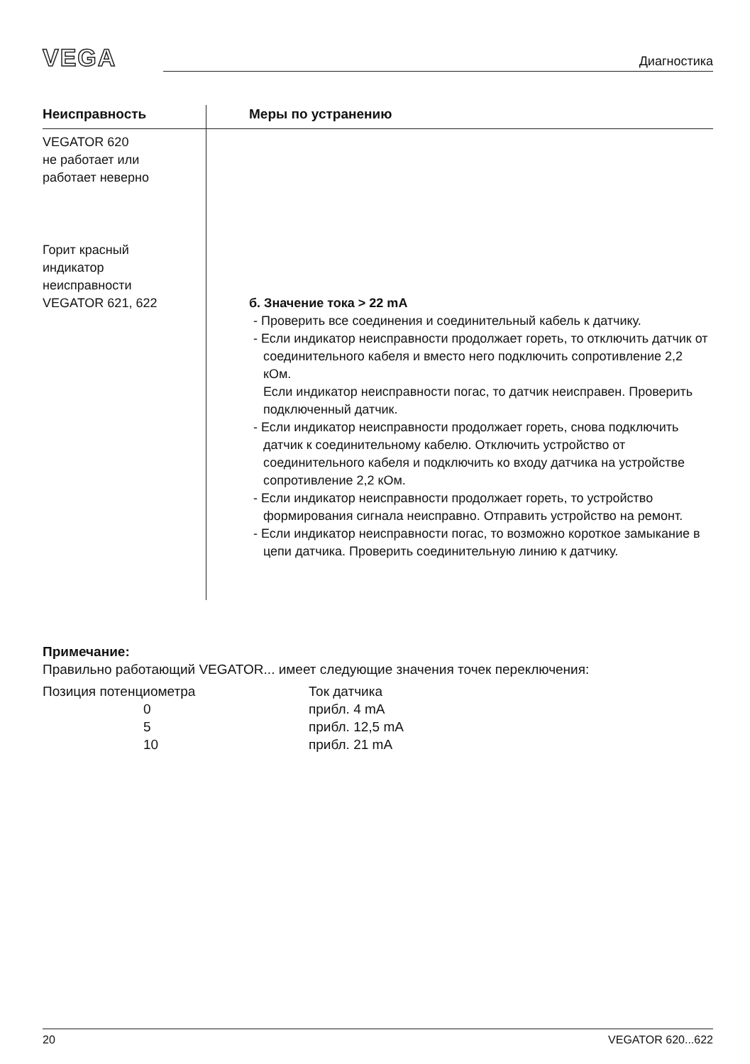VEGA
Диагностика
| Неисправность | Меры по устранению |
| --- | --- |
| VEGATOR 620 не работает или работает неверно | |
| Горит красный индикатор неисправности VEGATOR 621, 622 | б. Значение тока > 22 mA - Проверить все соединения и соединительный кабель к датчику. - Если индикатор неисправности продолжает гореть, то отключить датчик от соединительного кабеля и вместо него подключить сопротивление 2,2 кОм. Если индикатор неисправности погас, то датчик неисправен. Проверить подключенный датчик. - Если индикатор неисправности продолжает гореть, снова подключить датчик к соединительному кабелю. Отключить устройство от соединительного кабеля и подключить ко входу датчика на устройстве сопротивление 2,2 кОм. - Если индикатор неисправности продолжает гореть, то устройство формирования сигнала неисправно. Отправить устройство на ремонт. - Если индикатор неисправности погас, то возможно короткое замыкание в цепи датчика. Проверить соединительную линию к датчику. |
Примечание:
Правильно работающий VEGATOR... имеет следующие значения точек переключения:
| Позиция потенциометра | Ток датчика |
| 0 | прибл. 4 mA |
| 5 | прибл. 12,5 mA |
| 10 | прибл. 21 mA |
20 VEGATOR 620...622